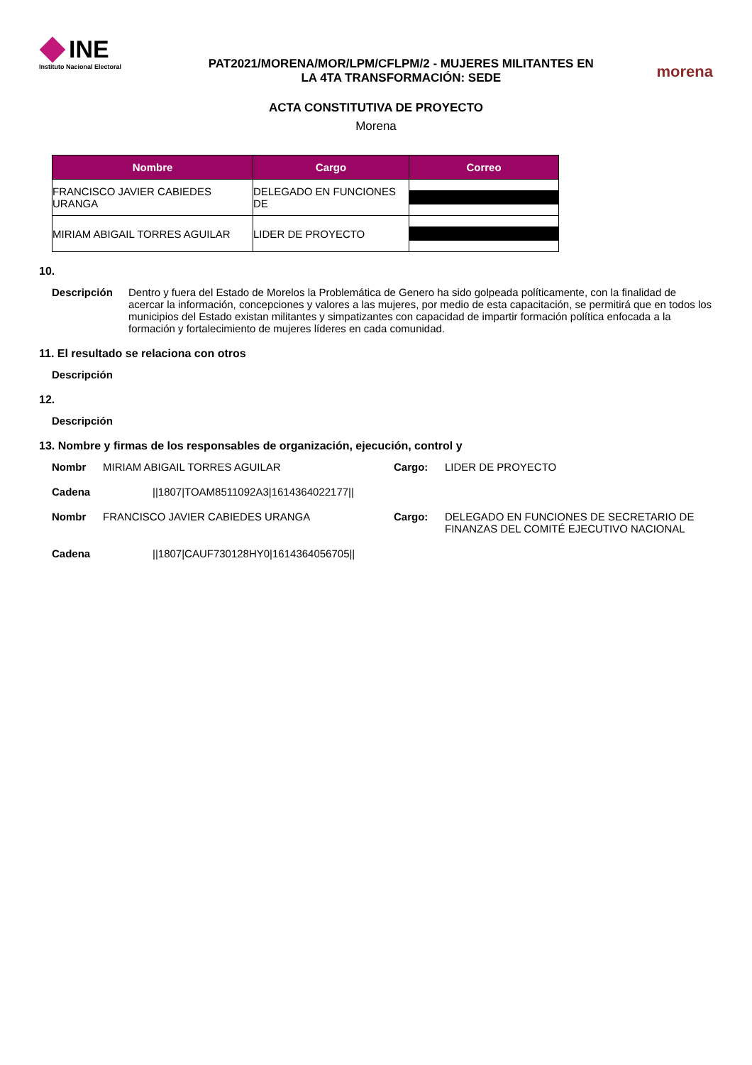INE
Instituto Nacional Electoral
PAT2021/MORENA/MOR/LPM/CFLPM/2 - MUJERES MILITANTES EN
LA 4TA TRANSFORMACIÓN: SEDE
morena
ACTA CONSTITUTIVA DE PROYECTO
Morena
| Nombre | Cargo | Correo |
| --- | --- | --- |
| FRANCISCO JAVIER CABIEDES URANGA | DELEGADO EN FUNCIONES DE | |
| MIRIAM ABIGAIL TORRES AGUILAR | LIDER DE PROYECTO | |
10.
Descripción Dentro y fuera del Estado de Morelos la Problemática de Genero ha sido golpeada políticamente, con la finalidad de acercar la información, concepciones y valores a las mujeres, por medio de esta capacitación, se permitirá que en todos los municipios del Estado existan militantes y simpatizantes con capacidad de impartir formación política enfocada a la formación y fortalecimiento de mujeres líderes en cada comunidad.
11. El resultado se relaciona con otros
Descripción
12.
Descripción
13. Nombre y firmas de los responsables de organización, ejecución, control y
Nombr
MIRIAM ABIGAIL TORRES AGUILAR
Cargo:
LIDER DE PROYECTO
Cadena
||1807|TOAM8511092A3|1614364022177||
Nombr
FRANCISCO JAVIER CABIEDES URANGA
Cargo:
DELEGADO EN FUNCIONES DE SECRETARIO DE FINANZAS DEL COMITÉ EJECUTIVO NACIONAL
Cadena
||1807|CAUF730128HY0|1614364056705||